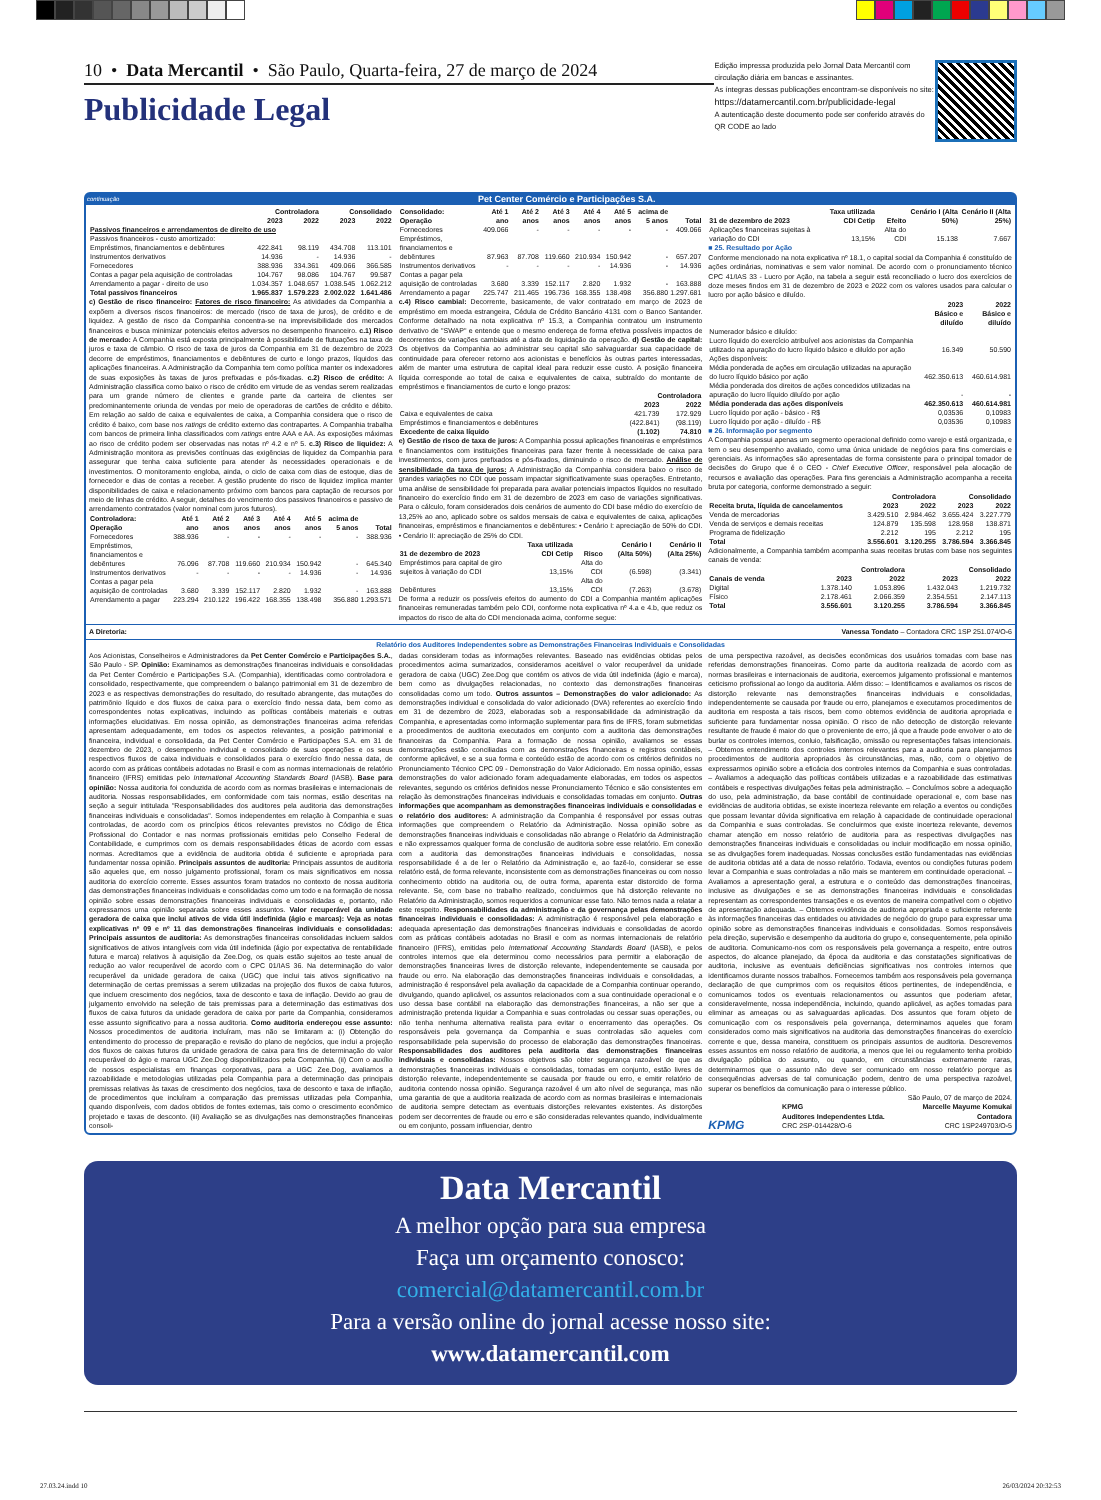10 • Data Mercantil • São Paulo, Quarta-feira, 27 de março de 2024
Publicidade Legal
Edição impressa produzida pelo Jornal Data Mercantil com circulação diária em bancas e assinantes.
As íntegras dessas publicações encontram-se disponíveis no site:
https://datamercantil.com.br/publicidade-legal
A autenticação deste documento pode ser conferido através do QR CODE ao lado
continuação Pet Center Comércio e Participações S.A.
| | Controladora | | Consolidado | |
| --- | --- | --- | --- | --- |
| | 2023 | 2022 | 2023 | 2022 |
| Passivos financeiros e arrendamentos de direito de uso | | | | |
| Passivos financeiros - custo amortizado: | | | | |
| Empréstimos, financiamentos e debêntures | 422.841 | 98.119 | 434.708 | 113.101 |
| Instrumentos derivativos | 14.936 | - | 14.936 | - |
| Fornecedores | 388.936 | 334.361 | 409.066 | 366.585 |
| Contas a pagar pela aquisição de controladas | 104.767 | 98.086 | 104.767 | 99.587 |
| Arrendamento a pagar - direito de uso | 1.034.357 | 1.048.657 | 1.038.545 | 1.062.212 |
| Total passivos financeiros | 1.965.837 | 1.579.223 | 2.002.022 | 1.641.486 |
c) Gestão de risco financeiro: Fatores de risco financeiro: As atividades da Companhia a expõem a diversos riscos financeiros: de mercado (risco de taxa de juros), de crédito e de liquidez. A gestão de risco da Companhia concentra-se na imprevisibilidade dos mercados financeiros e busca minimizar potenciais efeitos adversos no desempenho financeiro. c.1) Risco de mercado: A Companhia está exposta principalmente à possibilidade de flutuações na taxa de juros e taxa de câmbio. O risco de taxa de juros da Companhia em 31 de dezembro de 2023 decorre de empréstimos, financiamentos e debêntures de curto e longo prazos, líquidos das aplicações financeiras. A Administração da Companhia tem como política manter os indexadores de suas exposições às taxas de juros prefixadas e pós-fixadas. c.2) Risco de crédito: A Administração classifica como baixo o risco de crédito em virtude de as vendas serem realizadas para um grande número de clientes e grande parte da carteira de clientes ser predominantemente oriunda de vendas por meio de operadoras de cartões de crédito e débito. Em relação ao saldo de caixa e equivalentes de caixa, a Companhia considera que o risco de crédito é baixo, com base nos ratings de crédito externo das contrapartes. A Companhia trabalha com bancos de primeira linha classificados com ratings entre AAA e AA. As exposições máximas ao risco de crédito podem ser observadas nas notas nº 4.2 e nº 5. c.3) Risco de liquidez: A Administração monitora as previsões contínuas das exigências de liquidez da Companhia para assegurar que tenha caixa suficiente para atender às necessidades operacionais e de investimentos. O monitoramento engloba, ainda, o ciclo de caixa com dias de estoque, dias de fornecedor e dias de contas a receber. A gestão prudente do risco de liquidez implica manter disponibilidades de caixa e relacionamento próximo com bancos para captação de recursos por meio de linhas de crédito. A seguir, detalhes do vencimento dos passivos financeiros e passivo de arrendamento contratados (valor nominal com juros futuros).
| Controladora: Operação | Até 1 ano | Até 2 anos | Até 3 anos | Até 4 anos | Até 5 anos | acima de 5 anos | Total |
| --- | --- | --- | --- | --- | --- | --- | --- |
| Fornecedores | 388.936 | - | - | - | - | - | 388.936 |
| Empréstimos, financiamentos e debêntures | 76.096 | 87.708 | 119.660 | 210.934 | 150.942 | - | 645.340 |
| Instrumentos derivativos | - | - | - | - | 14.936 | - | 14.936 |
| Contas a pagar pela aquisição de controladas | 3.680 | 3.339 | 152.117 | 2.820 | 1.932 | - | 163.888 |
| Arrendamento a pagar | 223.294 | 210.122 | 196.422 | 168.355 | 138.498 | 356.880 | 1.293.571 |
| Consolidado: Operação | Até 1 ano | Até 2 anos | Até 3 anos | Até 4 anos | Até 5 anos | acima de 5 anos | Total |
| --- | --- | --- | --- | --- | --- | --- | --- |
| Fornecedores | 409.066 | - | - | - | - | - | 409.066 |
| Empréstimos, financiamentos e debêntures | 87.963 | 87.708 | 119.660 | 210.934 | 150.942 | - | 657.207 |
| Instrumentos derivativos | - | - | - | - | 14.936 | - | 14.936 |
| Contas a pagar pela aquisição de controladas | 3.680 | 3.339 | 152.117 | 2.820 | 1.932 | - | 163.888 |
| Arrendamento a pagar | 225.747 | 211.465 | 196.736 | 168.355 | 138.498 | 356.880 | 1.297.681 |
c.4) Risco cambial: Decorrente, basicamente, de valor contratado em março de 2023 de empréstimo em moeda estrangeira, Cédula de Crédito Bancário 4131 com o Banco Santander. Conforme detalhado na nota explicativa nº 15.3, a Companhia contratou um instrumento derivativo de "SWAP" e entende que o mesmo endereça de forma efetiva possíveis impactos de decorrentes de variações cambiais até a data de liquidação da operação. d) Gestão de capital: Os objetivos da Companhia ao administrar seu capital são salvaguardar sua capacidade de continuidade para oferecer retorno aos acionistas e benefícios às outras partes interessadas, além de manter uma estrutura de capital ideal para reduzir esse custo. A posição financeira líquida corresponde ao total de caixa e equivalentes de caixa, subtraído do montante de empréstimos e financiamentos de curto e longo prazos:
| | Controladora | |
| --- | --- | --- |
| | 2023 | 2022 |
| Caixa e equivalentes de caixa | 421.739 | 172.929 |
| Empréstimos e financiamentos e debêntures | (422.841) | (98.119) |
| Excedente de caixa líquido | (1.102) | 74.810 |
e) Gestão de risco de taxa de juros: A Companhia possui aplicações financeiras e empréstimos e financiamentos com instituições financeiras para fazer frente à necessidade de caixa para investimentos, com juros prefixados e pós-fixados, diminuindo o risco de mercado. Análise de sensibilidade da taxa de juros: A Administração da Companhia considera baixo o risco de grandes variações no CDI que possam impactar significativamente suas operações. Entretanto, uma análise de sensibilidade foi preparada para avaliar potenciais impactos líquidos no resultado financeiro do exercício findo em 31 de dezembro de 2023 em caso de variações significativas. Para o cálculo, foram considerados dois cenários de aumento do CDI base médio do exercício de 13,25% ao ano, aplicado sobre os saldos mensais de caixa e equivalentes de caixa, aplicações financeiras, empréstimos e financiamentos e debêntures: • Cenário I: apreciação de 50% do CDI. • Cenário II: apreciação de 25% do CDI.
| 31 de dezembro de 2023 | Taxa utilizada CDI Cetip | Risco | Cenário I (Alta 50%) | Cenário II (Alta 25%) |
| --- | --- | --- | --- | --- |
| Empréstimos para capital de giro sujeitos à variação do CDI | 13,15% | Alta do CDI | (6.598) | (3.341) |
| Debêntures | 13,15% | Alta do CDI | (7.263) | (3.678) |
De forma a reduzir os possíveis efeitos do aumento do CDI a Companhia mantém aplicações financeiras remuneradas também pelo CDI, conforme nota explicativa nº 4.a e 4.b, que reduz os impactos do risco de alta do CDI mencionada acima, conforme segue:
| 31 de dezembro de 2023 | Taxa utilizada CDI Cetip | Efeito | Cenário I (Alta 50%) | Cenário II (Alta 25%) |
| --- | --- | --- | --- | --- |
| Aplicações financeiras sujeitas à variação do CDI | 13,15% | Alta do CDI | 15.138 | 7.667 |
■ 25. Resultado por Ação
Conforme mencionado na nota explicativa nº 18.1, o capital social da Companhia é constituído de ações ordinárias, nominativas e sem valor nominal. De acordo com o pronunciamento técnico CPC 41/IAS 33 - Lucro por Ação, na tabela a seguir está reconciliado o lucro dos exercícios de doze meses findos em 31 de dezembro de 2023 e 2022 com os valores usados para calcular o lucro por ação básico e diluído.
| | 2023 Básico e diluído | 2022 Básico e diluído |
| --- | --- | --- |
| Numerador básico e diluído: | | |
| Lucro líquido do exercício atribuível aos acionistas da Companhia utilizado na apuração do lucro líquido básico e diluído por ação | 16.349 | 50.590 |
| Ações disponíveis: | | |
| Média ponderada de ações em circulação utilizadas na apuração do lucro líquido básico por ação | 462.350.613 | 460.614.981 |
| Média ponderada dos direitos de ações concedidos utilizadas na apuração do lucro líquido diluído por ação | - | - |
| Média ponderada das ações disponíveis | 462.350.613 | 460.614.981 |
| Lucro líquido por ação - básico - R$ | 0,03536 | 0,10983 |
| Lucro líquido por ação - diluído - R$ | 0,03536 | 0,10983 |
■ 26. Informação por segmento
A Companhia possui apenas um segmento operacional definido como varejo e está organizada, e tem o seu desempenho avaliado, como uma única unidade de negócios para fins comerciais e gerenciais. As informações são apresentadas de forma consistente para o principal tomador de decisões do Grupo que é o CEO - Chief Executive Officer, responsável pela alocação de recursos e avaliação das operações. Para fins gerenciais a Administração acompanha a receita bruta por categoria, conforme demonstrado a seguir:
| | Controladora | | Consolidado | |
| --- | --- | --- | --- | --- |
| Receita bruta, líquida de cancelamentos | 2023 | 2022 | 2023 | 2022 |
| Venda de mercadorias | 3.429.510 | 2.984.462 | 3.655.424 | 3.227.779 |
| Venda de serviços e demais receitas | 124.879 | 135.598 | 128.958 | 138.871 |
| Programa de fidelização | 2.212 | 195 | 2.212 | 195 |
| Total | 3.556.601 | 3.120.255 | 3.786.594 | 3.366.845 |
Adicionalmente, a Companhia também acompanha suas receitas brutas com base nos seguintes canais de venda:
| | Controladora | | Consolidado | |
| --- | --- | --- | --- | --- |
| Canais de venda | 2023 | 2022 | 2023 | 2022 |
| Digital | 1.378.140 | 1.053.896 | 1.432.043 | 1.219.732 |
| Físico | 2.178.461 | 2.066.359 | 2.354.551 | 2.147.113 |
| Total | 3.556.601 | 3.120.255 | 3.786.594 | 3.366.845 |
A Diretoria: Vanessa Tondato – Contadora CRC 1SP 251.074/O-6
Relatório dos Auditores Independentes sobre as Demonstrações Financeiras Individuais e Consolidadas
Aos Acionistas, Conselheiros e Administradores da Pet Center Comércio e Participações S.A., São Paulo - SP. Opinião: Examinamos as demonstrações financeiras individuais e consolidadas da Pet Center Comércio e Participações S.A. (Companhia), identificadas como controladora e consolidado, respectivamente, que compreendem o balanço patrimonial em 31 de dezembro de 2023 e as respectivas demonstrações do resultado, do resultado abrangente, das mutações do patrimônio líquido e dos fluxos de caixa para o exercício findo nessa data, bem como as correspondentes notas explicativas, incluindo as políticas contábeis materiais e outras informações elucidativas. Em nossa opinião, as demonstrações financeiras acima referidas apresentam adequadamente, em todos os aspectos relevantes, a posição patrimonial e financeira, individual e consolidada, da Pet Center Comércio e Participações S.A. em 31 de dezembro de 2023, o desempenho individual e consolidado de suas operações e os seus respectivos fluxos de caixa individuais e consolidados para o exercício findo nessa data, de acordo com as práticas contábeis adotadas no Brasil e com as normas internacionais de relatório financeiro (IFRS) emitidas pelo International Accounting Standards Board (IASB). Base para opinião: Nossa auditoria foi conduzida de acordo com as normas brasileiras e internacionais de auditoria. Nossas responsabilidades, em conformidade com tais normas, estão descritas na seção a seguir intitulada "Responsabilidades dos auditores pela auditoria das demonstrações financeiras individuais e consolidadas". Somos independentes em relação à Companhia e suas controladas, de acordo com os princípios éticos relevantes previstos no Código de Ética Profissional do Contador e nas normas profissionais emitidas pelo Conselho Federal de Contabilidade, e cumprimos com os demais responsabilidades éticas de acordo com essas normas. Acreditamos que a evidência de auditoria obtida é suficiente e apropriada para fundamentar nossa opinião. Principais assuntos de auditoria: Principais assuntos de auditoria são aqueles que, em nosso julgamento profissional, foram os mais significativos em nossa auditoria do exercício corrente. Esses assuntos foram tratados no contexto de nossa auditoria das demonstrações financeiras individuais e consolidadas como um todo e na formação de nossa opinião sobre essas demonstrações financeiras individuais e consolidadas e, portanto, não expressamos uma opinião separada sobre esses assuntos. Valor recuperável da unidade geradora de caixa que inclui ativos de vida útil indefinida (ágio e marcas): Veja as notas explicativas nº 09 e nº 11 das demonstrações financeiras individuais e consolidadas: Principais assuntos de auditoria: As demonstrações financeiras consolidadas incluem saldos significativos de ativos intangíveis com vida útil indefinida (ágio por expectativa de rentabilidade futura e marca) relativos à aquisição da Zee.Dog, os quais estão sujeitos ao teste anual de redução ao valor recuperável de acordo com o CPC 01/IAS 36. Na determinação do valor recuperável da unidade geradora de caixa (UGC) que inclui tais ativos significativo na determinação de certas premissas a serem utilizadas na projeção dos fluxos de caixa futuros, que incluem crescimento dos negócios, taxa de desconto e taxa de inflação. Devido ao grau de julgamento envolvido na seleção de tais premissas para a determinação das estimativas dos fluxos de caixa futuros da unidade geradora de caixa por parte da Companhia, consideramos esse assunto significativo para a nossa auditoria. Como auditoria endereçou esse assunto: Nossos procedimentos de auditoria incluíram, mas não se limitaram a: (i) Obtenção do entendimento do processo de preparação e revisão do plano de negócios, que inclui a projeção dos fluxos de caixas futuros da unidade geradora de caixa para fins de determinação do valor recuperável do ágio e marca UGC Zee.Dog disponibilizados pela Companhia. (ii) Com o auxílio de nossos especialistas em finanças corporativas, para a UGC Zee.Dog, avaliamos a razoabilidade e metodologias utilizadas pela Companhia para a determinação das principais premissas relativas às taxas de crescimento dos negócios, taxa de desconto e taxa de inflação, de procedimentos que incluíram a comparação das premissas utilizadas pela Companhia, quando disponíveis, com dados obtidos de fontes externas, tais como o crescimento econômico projetado e taxas de desconto. (iii) Avaliação se as divulgações nas demonstrações financeiras consoli-
dadas consideram todas as informações relevantes. Baseado nas evidências obtidas pelos procedimentos acima sumarizados, consideramos aceitável o valor recuperável da unidade geradora de caixa (UGC) Zee.Dog que contém os ativos de vida útil indefinida (ágio e marca), bem como as divulgações relacionadas, no contexto das demonstrações financeiras consolidadas como um todo. Outros assuntos – Demonstrações do valor adicionado: As demonstrações individual e consolidada do valor adicionado (DVA) referentes ao exercício findo em 31 de dezembro de 2023, elaboradas sob a responsabilidade da administração da Companhia, e apresentadas como informação suplementar para fins de IFRS, foram submetidas a procedimentos de auditoria executados em conjunto com a auditoria das demonstrações financeiras da Companhia. Para a formação de nossa opinião, avaliamos se essas demonstrações estão conciliadas com as demonstrações financeiras e registros contábeis, conforme aplicável, e se a sua forma e conteúdo estão de acordo com os critérios definidos no Pronunciamento Técnico CPC 09 - Demonstração do Valor Adicionado. Em nossa opinião, essas demonstrações do valor adicionado foram adequadamente elaboradas, em todos os aspectos relevantes, segundo os critérios definidos nesse Pronunciamento Técnico e são consistentes em relação às demonstrações financeiras individuais e consolidadas tomadas em conjunto. Outras informações que acompanham as demonstrações financeiras individuais e consolidadas e o relatório dos auditores: A administração da Companhia é responsável por essas outras informações que compreendem o Relatório da Administração. Nossa opinião sobre as demonstrações financeiras individuais e consolidadas não abrange o Relatório da Administração e não expressamos qualquer forma de conclusão de auditoria sobre esse relatório. Em conexão com a auditoria das demonstrações financeiras individuais e consolidadas, nossa responsabilidade é a de ler o Relatório da Administração e, ao fazê-lo, considerar se esse relatório está, de forma relevante, inconsistente com as demonstrações financeiras ou com nosso conhecimento obtido na auditoria ou, de outra forma, aparenta estar distorcido de forma relevante. Se, com base no trabalho realizado, concluirmos que há distorção relevante no Relatório da Administração, somos requeridos a comunicar esse fato. Não temos nada a relatar a este respeito. Responsabilidades da administração e da governança pelas demonstrações financeiras individuais e consolidadas: A administração é responsável pela elaboração e adequada apresentação das demonstrações financeiras individuais e consolidadas de acordo com as práticas contábeis adotadas no Brasil e com as normas internacionais de relatório financeiro (IFRS), emitidas pelo International Accounting Standards Board (IASB), e pelos controles internos que ela determinou como necessários para permitir a elaboração de demonstrações financeiras livres de distorção relevante, independentemente se causada por fraude ou erro. Na elaboração das demonstrações financeiras individuais e consolidadas, a administração é responsável pela avaliação da capacidade de a Companhia continuar operando, divulgando, quando aplicável, os assuntos relacionados com a sua continuidade operacional e o uso dessa base contábil na elaboração das demonstrações financeiras, a não ser que a administração pretenda liquidar a Companhia e suas controladas ou cessar suas operações, ou não tenha nenhuma alternativa realista para evitar o encerramento das operações. Os responsáveis pela governança da Companhia e suas controladas são aqueles com responsabilidade pela supervisão do processo de elaboração das demonstrações financeiras. Responsabilidades dos auditores pela auditoria das demonstrações financeiras individuais e consolidadas: Nossos objetivos são obter segurança razoável de que as demonstrações financeiras individuais e consolidadas, tomadas em conjunto, estão livres de distorção relevante, independentemente se causada por fraude ou erro, e emitir relatório de auditoria contendo nossa opinião. Segurança razoável é um alto nível de segurança, mas não uma garantia de que a auditoria realizada de acordo com as normas brasileiras e internacionais de auditoria sempre detectam as eventuais distorções relevantes existentes. As distorções podem ser decorrentes de fraude ou erro e são consideradas relevantes quando, individualmente ou em conjunto, possam influenciar, dentro
de uma perspectiva razoável, as decisões econômicas dos usuários tomadas com base nas referidas demonstrações financeiras. Como parte da auditoria realizada de acordo com as normas brasileiras e internacionais de auditoria, exercemos julgamento profissional e mantemos ceticismo profissional ao longo da auditoria. Além disso: – Identificamos e avaliamos os riscos de distorção relevante nas demonstrações financeiras individuais e consolidadas, independentemente se causada por fraude ou erro, planejamos e executamos procedimentos de auditoria em resposta a tais riscos, bem como obtemos evidência de auditoria apropriada e suficiente para fundamentar nossa opinião. O risco de não detecção de distorção relevante resultante de fraude é maior do que o proveniente de erro, já que a fraude pode envolver o ato de burlar os controles internos, conluio, falsificação, omissão ou representações falsas intencionais. – Obtemos entendimento dos controles internos relevantes para a auditoria para planejarmos procedimentos de auditoria apropriados às circunstâncias, mas, não, com o objetivo de expressarmos opinião sobre a eficácia dos controles internos da Companhia e suas controladas. – Avaliamos a adequação das políticas contábeis utilizadas e a razoabilidade das estimativas contábeis e respectivas divulgações feitas pela administração. – Concluímos sobre a adequação do uso, pela administração, da base contábil de continuidade operacional e, com base nas evidências de auditoria obtidas, se existe incerteza relevante em relação a eventos ou condições que possam levantar dúvida significativa em relação à capacidade de continuidade operacional da Companhia e suas controladas. Se concluirmos que existe incerteza relevante, devemos chamar atenção em nosso relatório de auditoria para as respectivas divulgações nas demonstrações financeiras individuais e consolidadas ou incluir modificação em nossa opinião, se as divulgações forem inadequadas. Nossas conclusões estão fundamentadas nas evidências de auditoria obtidas até a data de nosso relatório. Todavia, eventos ou condições futuras podem levar a Companhia e suas controladas a não mais se manterem em continuidade operacional. – Avaliamos a apresentação geral, a estrutura e o conteúdo das demonstrações financeiras, inclusive as divulgações e se as demonstrações financeiras individuais e consolidadas representam as correspondentes transações e os eventos de maneira compatível com o objetivo de apresentação adequada. – Obtemos evidência de auditoria apropriada e suficiente referente às informações financeiras das entidades ou atividades de negócio do grupo para expressar uma opinião sobre as demonstrações financeiras individuais e consolidadas. Somos responsáveis pela direção, supervisão e desempenho da auditoria do grupo e, consequentemente, pela opinião de auditoria. Comunicamo-nos com os responsáveis pela governança a respeito, entre outros aspectos, do alcance planejado, da época da auditoria e das constatações significativas de auditoria, inclusive as eventuais deficiências significativas nos controles internos que identificamos durante nossos trabalhos. Fornecemos também aos responsáveis pela governança declaração de que cumprimos com os requisitos éticos pertinentes, de independência, e comunicamos todos os eventuais relacionamentos ou assuntos que poderiam afetar, consideravelmente, nossa independência, incluindo, quando aplicável, as ações tomadas para eliminar as ameaças ou as salvaguardas aplicadas. Dos assuntos que foram objeto de comunicação com os responsáveis pela governança, determinamos aqueles que foram considerados como mais significativos na auditoria das demonstrações financeiras do exercício corrente e que, dessa maneira, constituem os principais assuntos de auditoria. Descrevemos esses assuntos em nosso relatório de auditoria, a menos que lei ou regulamento tenha proibido divulgação pública do assunto, ou quando, em circunstâncias extremamente raras, determinarmos que o assunto não deve ser comunicado em nosso relatório porque as consequências adversas de tal comunicação podem, dentro de uma perspectiva razoável, superar os benefícios da comunicação para o interesse público.
São Paulo, 07 de março de 2024.
KPMG KPMG
Auditores Independentes Ltda.
CRC 2SP-014428/O-6 Marcelle Mayume Komukai
Contadora
CRC 1SP249703/O-5
Data Mercantil
A melhor opção para sua empresa
Faça um orçamento conosco:
comercial@datamercantil.com.br
Para a versão online do jornal acesse nosso site:
www.datamercantil.com
27.03.24.indd 10 26/03/2024 20:32:53